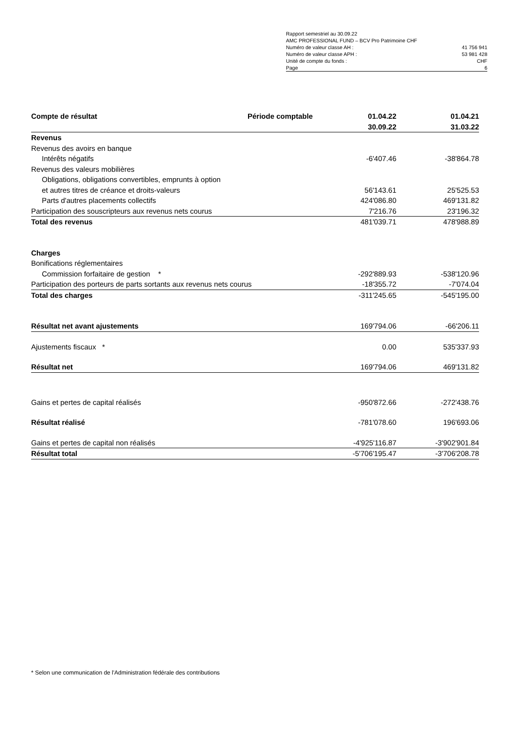| Rapport semestriel au 30.09.22 | |
| AMC PROFESSIONAL FUND – BCV Pro Patrimoine CHF | |
| Numéro de valeur classe AH : | 41 756 941 |
| Numéro de valeur classe APH : | 53 981 428 |
| Unité de compte du fonds : | CHF |
| Page | 6 |
| Compte de résultat | Période comptable | 01.04.22 | 01.04.21 |
| --- | --- | --- | --- |
| | | 30.09.22 | 31.03.22 |
| Revenus | | | |
| Revenus des avoirs en banque | | | |
| Intérêts négatifs | | -6'407.46 | -38'864.78 |
| Revenus des valeurs mobilières | | | |
| Obligations, obligations convertibles, emprunts à option | | | |
| et autres titres de créance et droits-valeurs | | 56'143.61 | 25'525.53 |
| Parts d'autres placements collectifs | | 424'086.80 | 469'131.82 |
| Participation des souscripteurs aux revenus nets courus | | 7'216.76 | 23'196.32 |
| Total des revenus | | 481'039.71 | 478'988.89 |
| Charges | | | |
| Bonifications réglementaires | | | |
| Commission forfaitaire de gestion * | | -292'889.93 | -538'120.96 |
| Participation des porteurs de parts sortants aux revenus nets courus | | -18'355.72 | -7'074.04 |
| Total des charges | | -311'245.65 | -545'195.00 |
| Résultat net avant ajustements | | 169'794.06 | -66'206.11 |
| Ajustements fiscaux * | | 0.00 | 535'337.93 |
| Résultat net | | 169'794.06 | 469'131.82 |
| Gains et pertes de capital réalisés | | -950'872.66 | -272'438.76 |
| Résultat réalisé | | -781'078.60 | 196'693.06 |
| Gains et pertes de capital non réalisés | | -4'925'116.87 | -3'902'901.84 |
| Résultat total | | -5'706'195.47 | -3'706'208.78 |
* Selon une communication de l'Administration fédérale des contributions